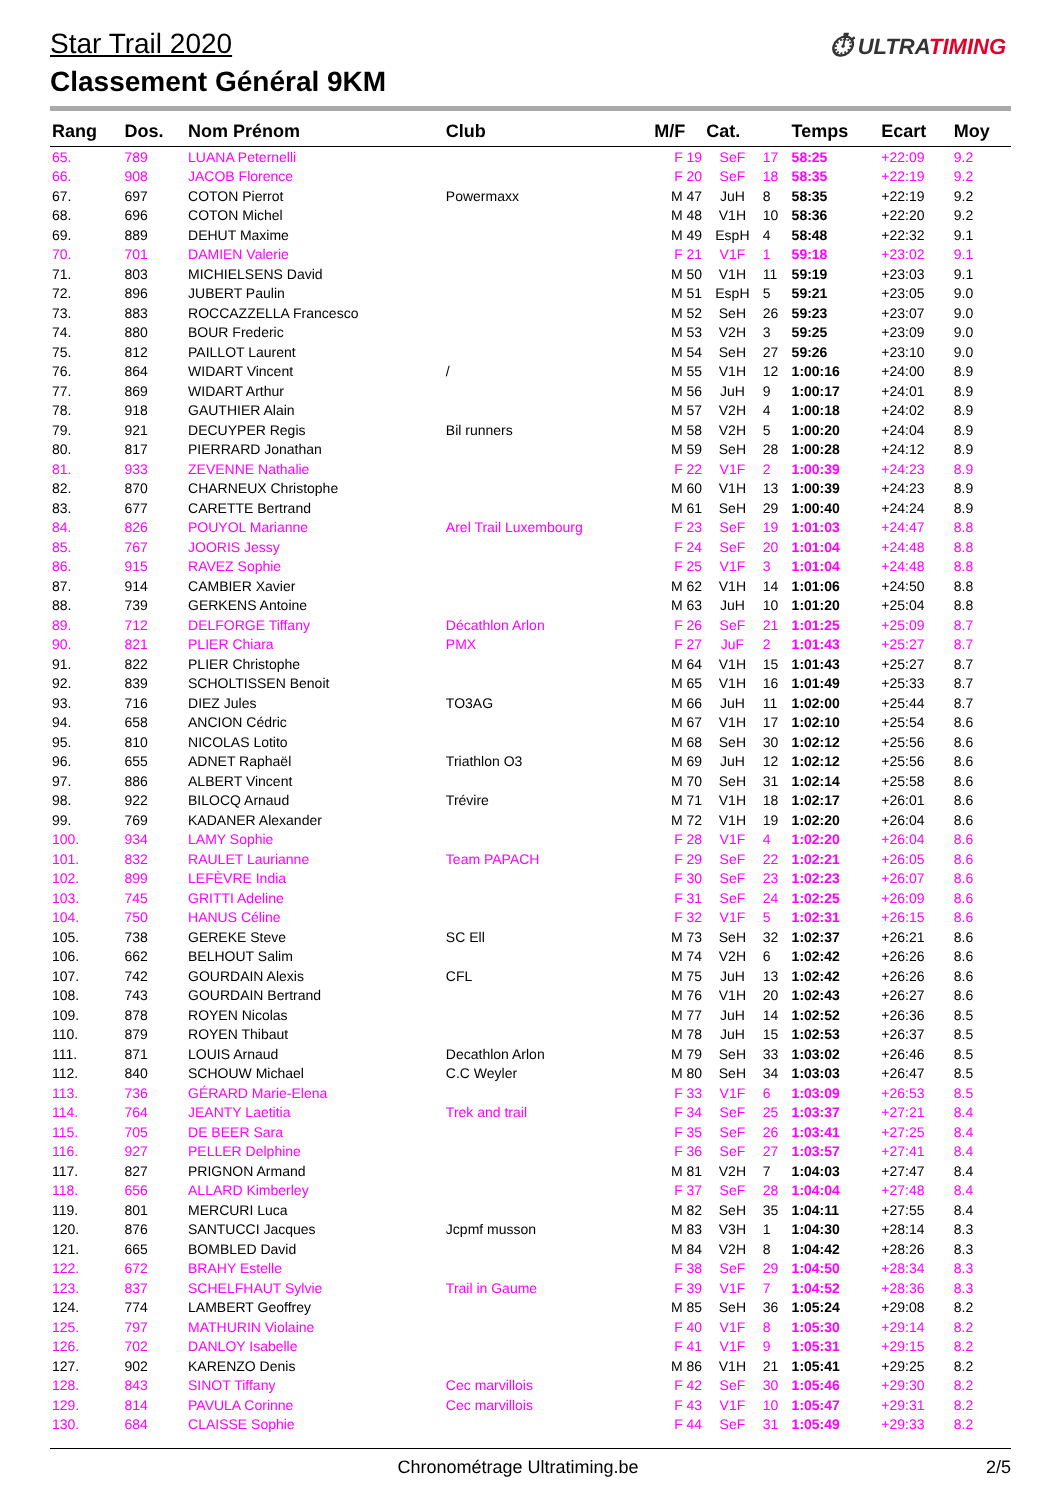Star Trail 2020
⏱ ULTRATIMING
Classement Général 9KM
| Rang | Dos. | Nom Prénom | Club | M/F | Cat. | | Temps | Ecart | Moy |
| --- | --- | --- | --- | --- | --- | --- | --- | --- | --- |
| 65. | 789 | LUANA Peternelli | | F 19 | SeF | 17 | 58:25 | +22:09 | 9.2 |
| 66. | 908 | JACOB Florence | | F 20 | SeF | 18 | 58:35 | +22:19 | 9.2 |
| 67. | 697 | COTON Pierrot | Powermaxx | M 47 | JuH | 8 | 58:35 | +22:19 | 9.2 |
| 68. | 696 | COTON Michel | | M 48 | V1H | 10 | 58:36 | +22:20 | 9.2 |
| 69. | 889 | DEHUT Maxime | | M 49 | EspH | 4 | 58:48 | +22:32 | 9.1 |
| 70. | 701 | DAMIEN Valerie | | F 21 | V1F | 1 | 59:18 | +23:02 | 9.1 |
| 71. | 803 | MICHIELSENS David | | M 50 | V1H | 11 | 59:19 | +23:03 | 9.1 |
| 72. | 896 | JUBERT Paulin | | M 51 | EspH | 5 | 59:21 | +23:05 | 9.0 |
| 73. | 883 | ROCCAZZELLA Francesco | | M 52 | SeH | 26 | 59:23 | +23:07 | 9.0 |
| 74. | 880 | BOUR Frederic | | M 53 | V2H | 3 | 59:25 | +23:09 | 9.0 |
| 75. | 812 | PAILLOT Laurent | | M 54 | SeH | 27 | 59:26 | +23:10 | 9.0 |
| 76. | 864 | WIDART Vincent | / | M 55 | V1H | 12 | 1:00:16 | +24:00 | 8.9 |
| 77. | 869 | WIDART Arthur | | M 56 | JuH | 9 | 1:00:17 | +24:01 | 8.9 |
| 78. | 918 | GAUTHIER Alain | | M 57 | V2H | 4 | 1:00:18 | +24:02 | 8.9 |
| 79. | 921 | DECUYPER Regis | Bil runners | M 58 | V2H | 5 | 1:00:20 | +24:04 | 8.9 |
| 80. | 817 | PIERRARD Jonathan | | M 59 | SeH | 28 | 1:00:28 | +24:12 | 8.9 |
| 81. | 933 | ZEVENNE Nathalie | | F 22 | V1F | 2 | 1:00:39 | +24:23 | 8.9 |
| 82. | 870 | CHARNEUX Christophe | | M 60 | V1H | 13 | 1:00:39 | +24:23 | 8.9 |
| 83. | 677 | CARETTE Bertrand | | M 61 | SeH | 29 | 1:00:40 | +24:24 | 8.9 |
| 84. | 826 | POUYOL Marianne | Arel Trail Luxembourg | F 23 | SeF | 19 | 1:01:03 | +24:47 | 8.8 |
| 85. | 767 | JOORIS Jessy | | F 24 | SeF | 20 | 1:01:04 | +24:48 | 8.8 |
| 86. | 915 | RAVEZ Sophie | | F 25 | V1F | 3 | 1:01:04 | +24:48 | 8.8 |
| 87. | 914 | CAMBIER Xavier | | M 62 | V1H | 14 | 1:01:06 | +24:50 | 8.8 |
| 88. | 739 | GERKENS Antoine | | M 63 | JuH | 10 | 1:01:20 | +25:04 | 8.8 |
| 89. | 712 | DELFORGE Tiffany | Décathlon Arlon | F 26 | SeF | 21 | 1:01:25 | +25:09 | 8.7 |
| 90. | 821 | PLIER Chiara | PMX | F 27 | JuF | 2 | 1:01:43 | +25:27 | 8.7 |
| 91. | 822 | PLIER Christophe | | M 64 | V1H | 15 | 1:01:43 | +25:27 | 8.7 |
| 92. | 839 | SCHOLTISSEN Benoit | | M 65 | V1H | 16 | 1:01:49 | +25:33 | 8.7 |
| 93. | 716 | DIEZ Jules | TO3AG | M 66 | JuH | 11 | 1:02:00 | +25:44 | 8.7 |
| 94. | 658 | ANCION Cédric | | M 67 | V1H | 17 | 1:02:10 | +25:54 | 8.6 |
| 95. | 810 | NICOLAS Lotito | | M 68 | SeH | 30 | 1:02:12 | +25:56 | 8.6 |
| 96. | 655 | ADNET Raphaël | Triathlon O3 | M 69 | JuH | 12 | 1:02:12 | +25:56 | 8.6 |
| 97. | 886 | ALBERT Vincent | | M 70 | SeH | 31 | 1:02:14 | +25:58 | 8.6 |
| 98. | 922 | BILOCQ Arnaud | Trévire | M 71 | V1H | 18 | 1:02:17 | +26:01 | 8.6 |
| 99. | 769 | KADANER Alexander | | M 72 | V1H | 19 | 1:02:20 | +26:04 | 8.6 |
| 100. | 934 | LAMY Sophie | | F 28 | V1F | 4 | 1:02:20 | +26:04 | 8.6 |
| 101. | 832 | RAULET Laurianne | Team PAPACH | F 29 | SeF | 22 | 1:02:21 | +26:05 | 8.6 |
| 102. | 899 | LEFÈVRE India | | F 30 | SeF | 23 | 1:02:23 | +26:07 | 8.6 |
| 103. | 745 | GRITTI Adeline | | F 31 | SeF | 24 | 1:02:25 | +26:09 | 8.6 |
| 104. | 750 | HANUS Céline | | F 32 | V1F | 5 | 1:02:31 | +26:15 | 8.6 |
| 105. | 738 | GEREKE Steve | SC Ell | M 73 | SeH | 32 | 1:02:37 | +26:21 | 8.6 |
| 106. | 662 | BELHOUT Salim | | M 74 | V2H | 6 | 1:02:42 | +26:26 | 8.6 |
| 107. | 742 | GOURDAIN Alexis | CFL | M 75 | JuH | 13 | 1:02:42 | +26:26 | 8.6 |
| 108. | 743 | GOURDAIN Bertrand | | M 76 | V1H | 20 | 1:02:43 | +26:27 | 8.6 |
| 109. | 878 | ROYEN Nicolas | | M 77 | JuH | 14 | 1:02:52 | +26:36 | 8.5 |
| 110. | 879 | ROYEN Thibaut | | M 78 | JuH | 15 | 1:02:53 | +26:37 | 8.5 |
| 111. | 871 | LOUIS Arnaud | Decathlon Arlon | M 79 | SeH | 33 | 1:03:02 | +26:46 | 8.5 |
| 112. | 840 | SCHOUW Michael | C.C Weyler | M 80 | SeH | 34 | 1:03:03 | +26:47 | 8.5 |
| 113. | 736 | GÉRARD Marie-Elena | | F 33 | V1F | 6 | 1:03:09 | +26:53 | 8.5 |
| 114. | 764 | JEANTY Laetitia | Trek and trail | F 34 | SeF | 25 | 1:03:37 | +27:21 | 8.4 |
| 115. | 705 | DE BEER Sara | | F 35 | SeF | 26 | 1:03:41 | +27:25 | 8.4 |
| 116. | 927 | PELLER Delphine | | F 36 | SeF | 27 | 1:03:57 | +27:41 | 8.4 |
| 117. | 827 | PRIGNON Armand | | M 81 | V2H | 7 | 1:04:03 | +27:47 | 8.4 |
| 118. | 656 | ALLARD Kimberley | | F 37 | SeF | 28 | 1:04:04 | +27:48 | 8.4 |
| 119. | 801 | MERCURI Luca | | M 82 | SeH | 35 | 1:04:11 | +27:55 | 8.4 |
| 120. | 876 | SANTUCCI Jacques | Jcpmf musson | M 83 | V3H | 1 | 1:04:30 | +28:14 | 8.3 |
| 121. | 665 | BOMBLED David | | M 84 | V2H | 8 | 1:04:42 | +28:26 | 8.3 |
| 122. | 672 | BRAHY Estelle | | F 38 | SeF | 29 | 1:04:50 | +28:34 | 8.3 |
| 123. | 837 | SCHELFHAUT Sylvie | Trail in Gaume | F 39 | V1F | 7 | 1:04:52 | +28:36 | 8.3 |
| 124. | 774 | LAMBERT Geoffrey | | M 85 | SeH | 36 | 1:05:24 | +29:08 | 8.2 |
| 125. | 797 | MATHURIN Violaine | | F 40 | V1F | 8 | 1:05:30 | +29:14 | 8.2 |
| 126. | 702 | DANLOY Isabelle | | F 41 | V1F | 9 | 1:05:31 | +29:15 | 8.2 |
| 127. | 902 | KARENZO Denis | | M 86 | V1H | 21 | 1:05:41 | +29:25 | 8.2 |
| 128. | 843 | SINOT Tiffany | Cec marvillois | F 42 | SeF | 30 | 1:05:46 | +29:30 | 8.2 |
| 129. | 814 | PAVULA Corinne | Cec marvillois | F 43 | V1F | 10 | 1:05:47 | +29:31 | 8.2 |
| 130. | 684 | CLAISSE Sophie | | F 44 | SeF | 31 | 1:05:49 | +29:33 | 8.2 |
Chronométrage Ultratiming.be 2/5